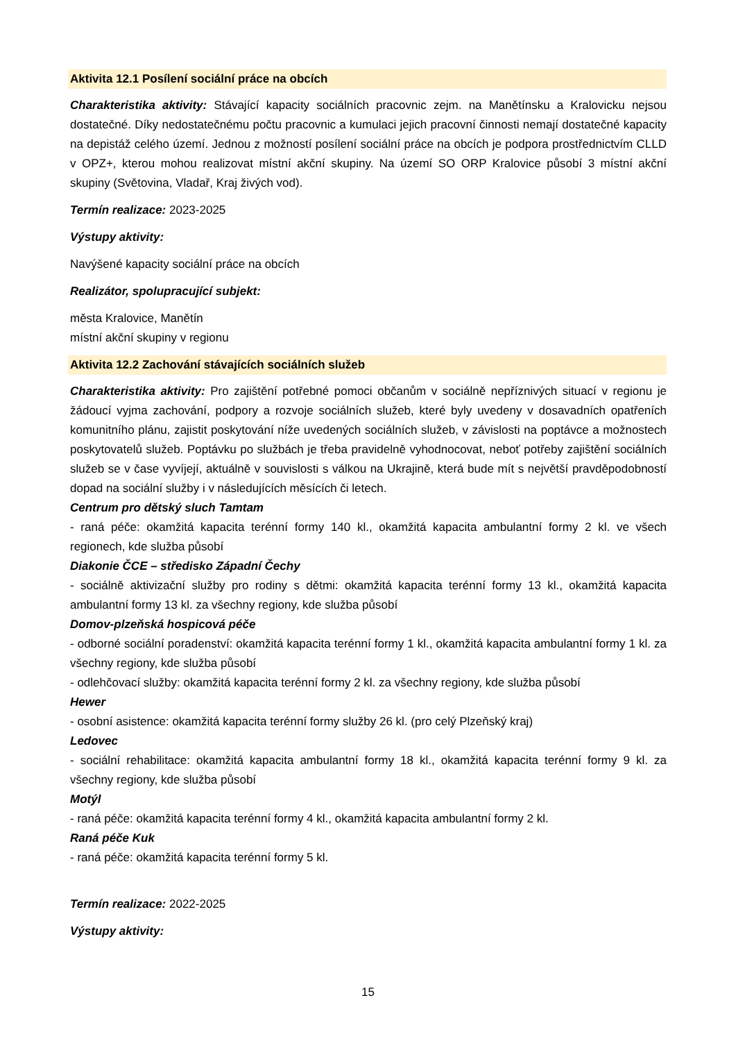Aktivita 12.1 Posílení sociální práce na obcích
Charakteristika aktivity: Stávající kapacity sociálních pracovnic zejm. na Manětínsku a Kralovicku nejsou dostatečné. Díky nedostatečnému počtu pracovnic a kumulaci jejich pracovní činnosti nemají dostatečné kapacity na depistáž celého území. Jednou z možností posílení sociální práce na obcích je podpora prostřednictvím CLLD v OPZ+, kterou mohou realizovat místní akční skupiny. Na území SO ORP Kralovice působí 3 místní akční skupiny (Světovina, Vladař, Kraj živých vod).
Termín realizace: 2023-2025
Výstupy aktivity:
Navýšené kapacity sociální práce na obcích
Realizátor, spolupracující subjekt:
města Kralovice, Manětín
místní akční skupiny v regionu
Aktivita 12.2 Zachování stávajících sociálních služeb
Charakteristika aktivity: Pro zajištění potřebné pomoci občanům v sociálně nepříznivých situací v regionu je žádoucí vyjma zachování, podpory a rozvoje sociálních služeb, které byly uvedeny v dosavadních opatřeních komunitního plánu, zajistit poskytování níže uvedených sociálních služeb, v závislosti na poptávce a možnostech poskytovatelů služeb. Poptávku po službách je třeba pravidelně vyhodnocovat, neboť potřeby zajištění sociálních služeb se v čase vyvíjejí, aktuálně v souvislosti s válkou na Ukrajině, která bude mít s největší pravděpodobností dopad na sociální služby i v následujících měsících či letech.
Centrum pro dětský sluch Tamtam
- raná péče: okamžitá kapacita terénní formy 140 kl., okamžitá kapacita ambulantní formy 2 kl. ve všech regionech, kde služba působí
Diakonie ČCE – středisko Západní Čechy
- sociálně aktivizační služby pro rodiny s dětmi: okamžitá kapacita terénní formy 13 kl., okamžitá kapacita ambulantní formy 13 kl. za všechny regiony, kde služba působí
Domov-plzeňská hospicová péče
- odborné sociální poradenství: okamžitá kapacita terénní formy 1 kl., okamžitá kapacita ambulantní formy 1 kl. za všechny regiony, kde služba působí
- odlehčovací služby: okamžitá kapacita terénní formy 2 kl. za všechny regiony, kde služba působí
Hewer
- osobní asistence: okamžitá kapacita terénní formy služby 26 kl. (pro celý Plzeňský kraj)
Ledovec
- sociální rehabilitace: okamžitá kapacita ambulantní formy 18 kl., okamžitá kapacita terénní formy 9 kl. za všechny regiony, kde služba působí
Motýl
- raná péče: okamžitá kapacita terénní formy 4 kl., okamžitá kapacita ambulantní formy 2 kl.
Raná péče Kuk
- raná péče: okamžitá kapacita terénní formy 5 kl.
Termín realizace: 2022-2025
Výstupy aktivity:
15